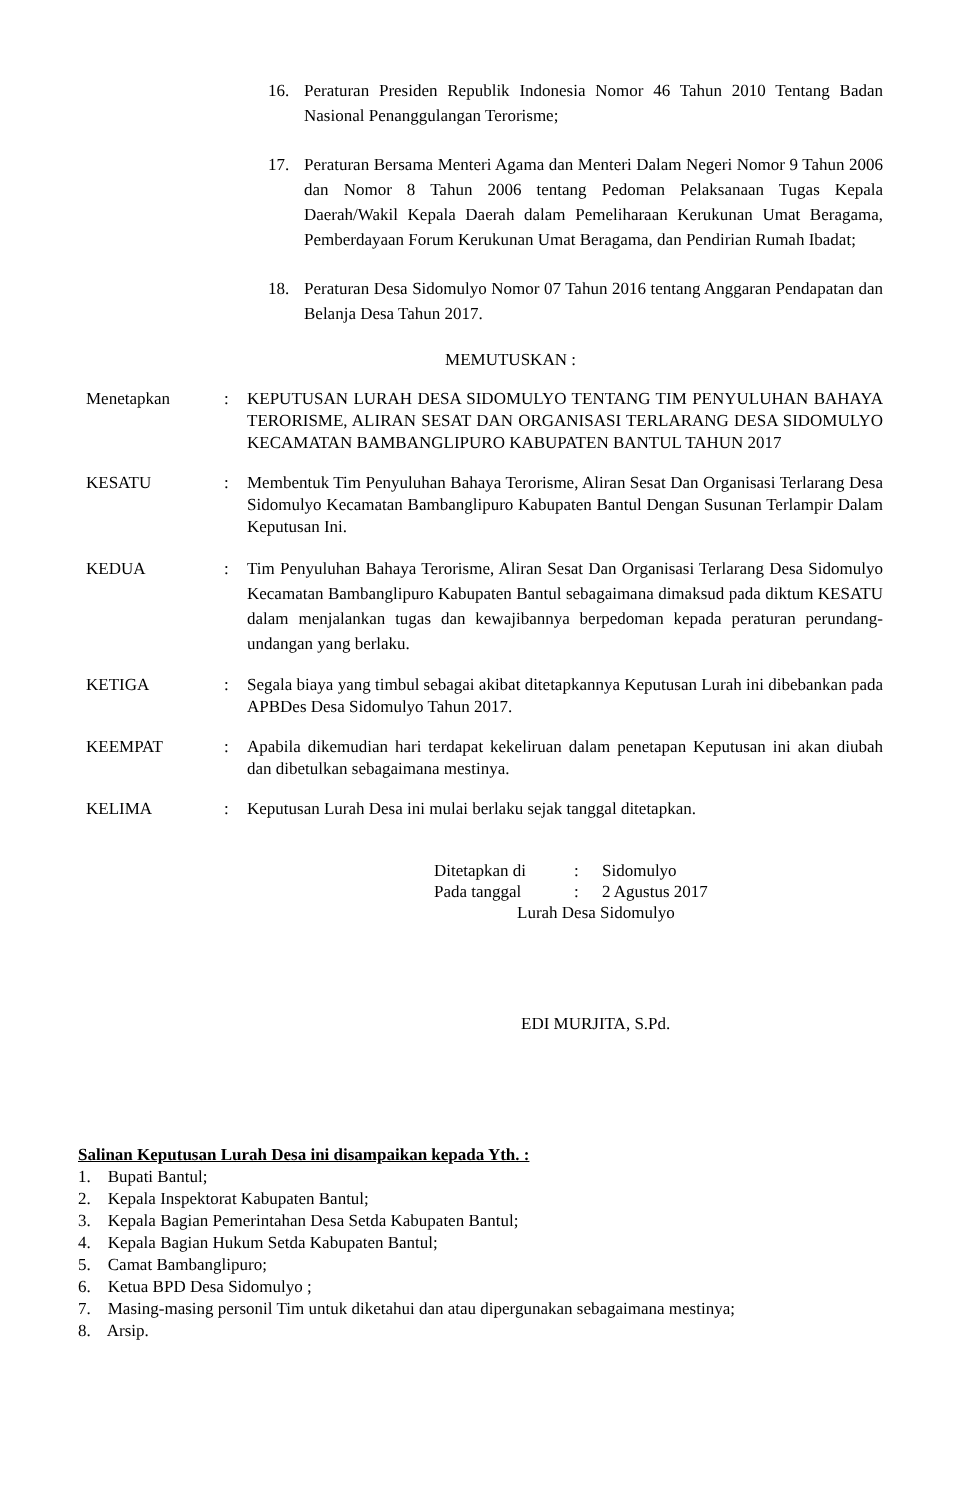16. Peraturan Presiden Republik Indonesia Nomor 46 Tahun 2010 Tentang Badan Nasional Penanggulangan Terorisme;
17. Peraturan Bersama Menteri Agama dan Menteri Dalam Negeri Nomor 9 Tahun 2006 dan Nomor 8 Tahun 2006 tentang Pedoman Pelaksanaan Tugas Kepala Daerah/Wakil Kepala Daerah dalam Pemeliharaan Kerukunan Umat Beragama, Pemberdayaan Forum Kerukunan Umat Beragama, dan Pendirian Rumah Ibadat;
18. Peraturan Desa Sidomulyo Nomor 07 Tahun 2016 tentang Anggaran Pendapatan dan Belanja Desa Tahun 2017.
MEMUTUSKAN :
Menetapkan: KEPUTUSAN LURAH DESA SIDOMULYO TENTANG TIM PENYULUHAN BAHAYA TERORISME, ALIRAN SESAT DAN ORGANISASI TERLARANG DESA SIDOMULYO KECAMATAN BAMBANGLIPURO KABUPATEN BANTUL TAHUN 2017
KESATU: Membentuk Tim Penyuluhan Bahaya Terorisme, Aliran Sesat Dan Organisasi Terlarang Desa Sidomulyo Kecamatan Bambanglipuro Kabupaten Bantul Dengan Susunan Terlampir Dalam Keputusan Ini.
KEDUA: Tim Penyuluhan Bahaya Terorisme, Aliran Sesat Dan Organisasi Terlarang Desa Sidomulyo Kecamatan Bambanglipuro Kabupaten Bantul sebagaimana dimaksud pada diktum KESATU dalam menjalankan tugas dan kewajibannya berpedoman kepada peraturan perundang-undangan yang berlaku.
KETIGA: Segala biaya yang timbul sebagai akibat ditetapkannya Keputusan Lurah ini dibebankan pada APBDes Desa Sidomulyo Tahun 2017.
KEEMPAT: Apabila dikemudian hari terdapat kekeliruan dalam penetapan Keputusan ini akan diubah dan dibetulkan sebagaimana mestinya.
KELIMA: Keputusan Lurah Desa ini mulai berlaku sejak tanggal ditetapkan.
| Ditetapkan di | : | Sidomulyo |
| Pada tanggal | : | 2 Agustus 2017 |
Lurah Desa Sidomulyo
EDI MURJITA, S.Pd.
Salinan Keputusan Lurah Desa ini disampaikan kepada Yth. :
1. Bupati Bantul;
2. Kepala Inspektorat Kabupaten Bantul;
3. Kepala Bagian Pemerintahan Desa Setda Kabupaten Bantul;
4. Kepala Bagian Hukum Setda Kabupaten Bantul;
5. Camat Bambanglipuro;
6. Ketua BPD Desa Sidomulyo ;
7. Masing-masing personil Tim untuk diketahui dan atau dipergunakan sebagaimana mestinya;
8. Arsip.